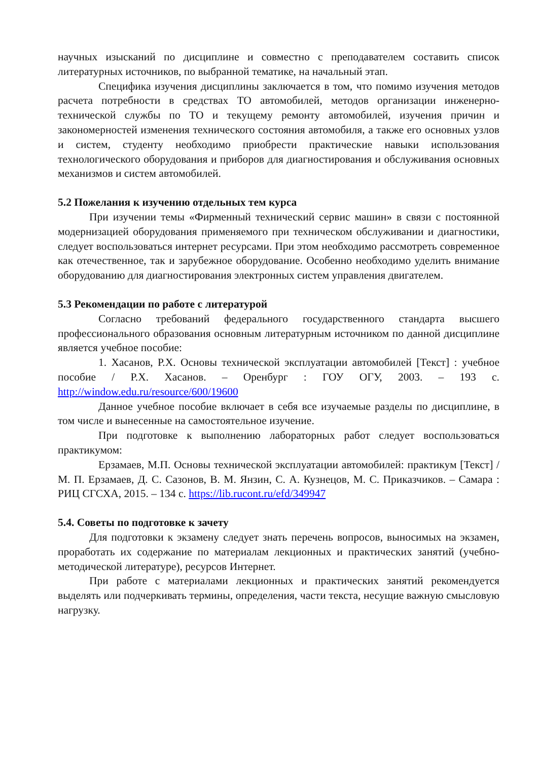научных изысканий по дисциплине и совместно с преподавателем составить список литературных источников, по выбранной тематике, на начальный этап.
Специфика изучения дисциплины заключается в том, что помимо изучения методов расчета потребности в средствах ТО автомобилей, методов организации инженерно-технической службы по ТО и текущему ремонту автомобилей, изучения причин и закономерностей изменения технического состояния автомобиля, а также его основных узлов и систем, студенту необходимо приобрести практические навыки использования технологического оборудования и приборов для диагностирования и обслуживания основных механизмов и систем автомобилей.
5.2 Пожелания к изучению отдельных тем курса
При изучении темы «Фирменный технический сервис машин» в связи с постоянной модернизацией оборудования применяемого при техническом обслуживании и диагностики, следует воспользоваться интернет ресурсами. При этом необходимо рассмотреть современное как отечественное, так и зарубежное оборудование. Особенно необходимо уделить внимание оборудованию для диагностирования электронных систем управления двигателем.
5.3 Рекомендации по работе с литературой
Согласно требований федерального государственного стандарта высшего профессионального образования основным литературным источником по данной дисциплине является учебное пособие:
1. Хасанов, Р.Х. Основы технической эксплуатации автомобилей [Текст] : учебное пособие / Р.Х. Хасанов. – Оренбург : ГОУ ОГУ, 2003. – 193 с. http://window.edu.ru/resource/600/19600
Данное учебное пособие включает в себя все изучаемые разделы по дисциплине, в том числе и вынесенные на самостоятельное изучение.
При подготовке к выполнению лабораторных работ следует воспользоваться практикумом:
Ерзамаев, М.П. Основы технической эксплуатации автомобилей: практикум [Текст] / М. П. Ерзамаев, Д. С. Сазонов, В. М. Янзин, С. А. Кузнецов, М. С. Приказчиков. – Самара : РИЦ СГСХА, 2015. – 134 с. https://lib.rucont.ru/efd/349947
5.4. Советы по подготовке к зачету
Для подготовки к экзамену следует знать перечень вопросов, выносимых на экзамен, проработать их содержание по материалам лекционных и практических занятий (учебно-методической литературе), ресурсов Интернет.
При работе с материалами лекционных и практических занятий рекомендуется выделять или подчеркивать термины, определения, части текста, несущие важную смысловую нагрузку.